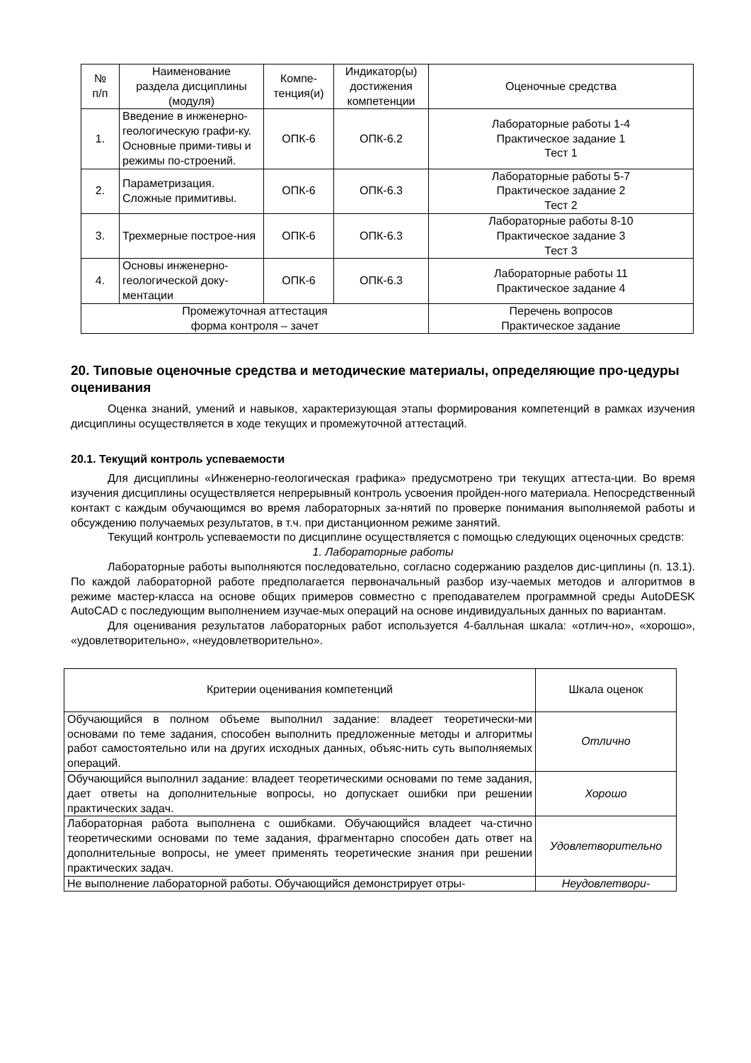| № п/п | Наименование раздела дисциплины (модуля) | Компе- тенция(и) | Индикатор(ы) достижения компетенции | Оценочные средства |
| --- | --- | --- | --- | --- |
| 1. | Введение в инженерно-геологическую графи-ку. Основные прими-тивы и режимы по-строений. | ОПК-6 | ОПК-6.2 | Лабораторные работы 1-4 Практическое задание 1 Тест 1 |
| 2. | Параметризация. Сложные примитивы. | ОПК-6 | ОПК-6.3 | Лабораторные работы 5-7 Практическое задание 2 Тест 2 |
| 3. | Трехмерные построе-ния | ОПК-6 | ОПК-6.3 | Лабораторные работы 8-10 Практическое задание 3 Тест 3 |
| 4. | Основы инженерно-геологической доку-ментации | ОПК-6 | ОПК-6.3 | Лабораторные работы 11 Практическое задание 4 |
| Промежуточная аттестация форма контроля – зачет | | | | Перечень вопросов Практическое задание |
20. Типовые оценочные средства и методические материалы, определяющие про-цедуры оценивания
Оценка знаний, умений и навыков, характеризующая этапы формирования компетенций в рамках изучения дисциплины осуществляется в ходе текущих и промежуточной аттестаций.
20.1. Текущий контроль успеваемости
Для дисциплины «Инженерно-геологическая графика» предусмотрено три текущих аттеста-ции. Во время изучения дисциплины осуществляется непрерывный контроль усвоения пройден-ного материала. Непосредственный контакт с каждым обучающимся во время лабораторных за-нятий по проверке понимания выполняемой работы и обсуждению получаемых результатов, в т.ч. при дистанционном режиме занятий.
Текущий контроль успеваемости по дисциплине осуществляется с помощью следующих оценочных средств:
1. Лабораторные работы
Лабораторные работы выполняются последовательно, согласно содержанию разделов дис-циплины (п. 13.1). По каждой лабораторной работе предполагается первоначальный разбор изу-чаемых методов и алгоритмов в режиме мастер-класса на основе общих примеров совместно с преподавателем программной среды AutoDESK AutoCAD с последующим выполнением изучае-мых операций на основе индивидуальных данных по вариантам.
Для оценивания результатов лабораторных работ используется 4-балльная шкала: «отлич-но», «хорошо», «удовлетворительно», «неудовлетворительно».
| Критерии оценивания компетенций | Шкала оценок |
| Обучающийся в полном объеме выполнил задание: владеет теоретически-ми основами по теме задания, способен выполнить предложенные методы и алгоритмы работ самостоятельно или на других исходных данных, объяс-нить суть выполняемых операций. | Отлично |
| Обучающийся выполнил задание: владеет теоретическими основами по теме задания, дает ответы на дополнительные вопросы, но допускает ошибки при решении практических задач. | Хорошо |
| Лабораторная работа выполнена с ошибками. Обучающийся владеет ча-стично теоретическими основами по теме задания, фрагментарно способен дать ответ на дополнительные вопросы, не умеет применять теоретические знания при решении практических задач. | Удовлетворительно |
| Не выполнение лабораторной работы. Обучающийся демонстрирует отры- | Неудовлетвори- |